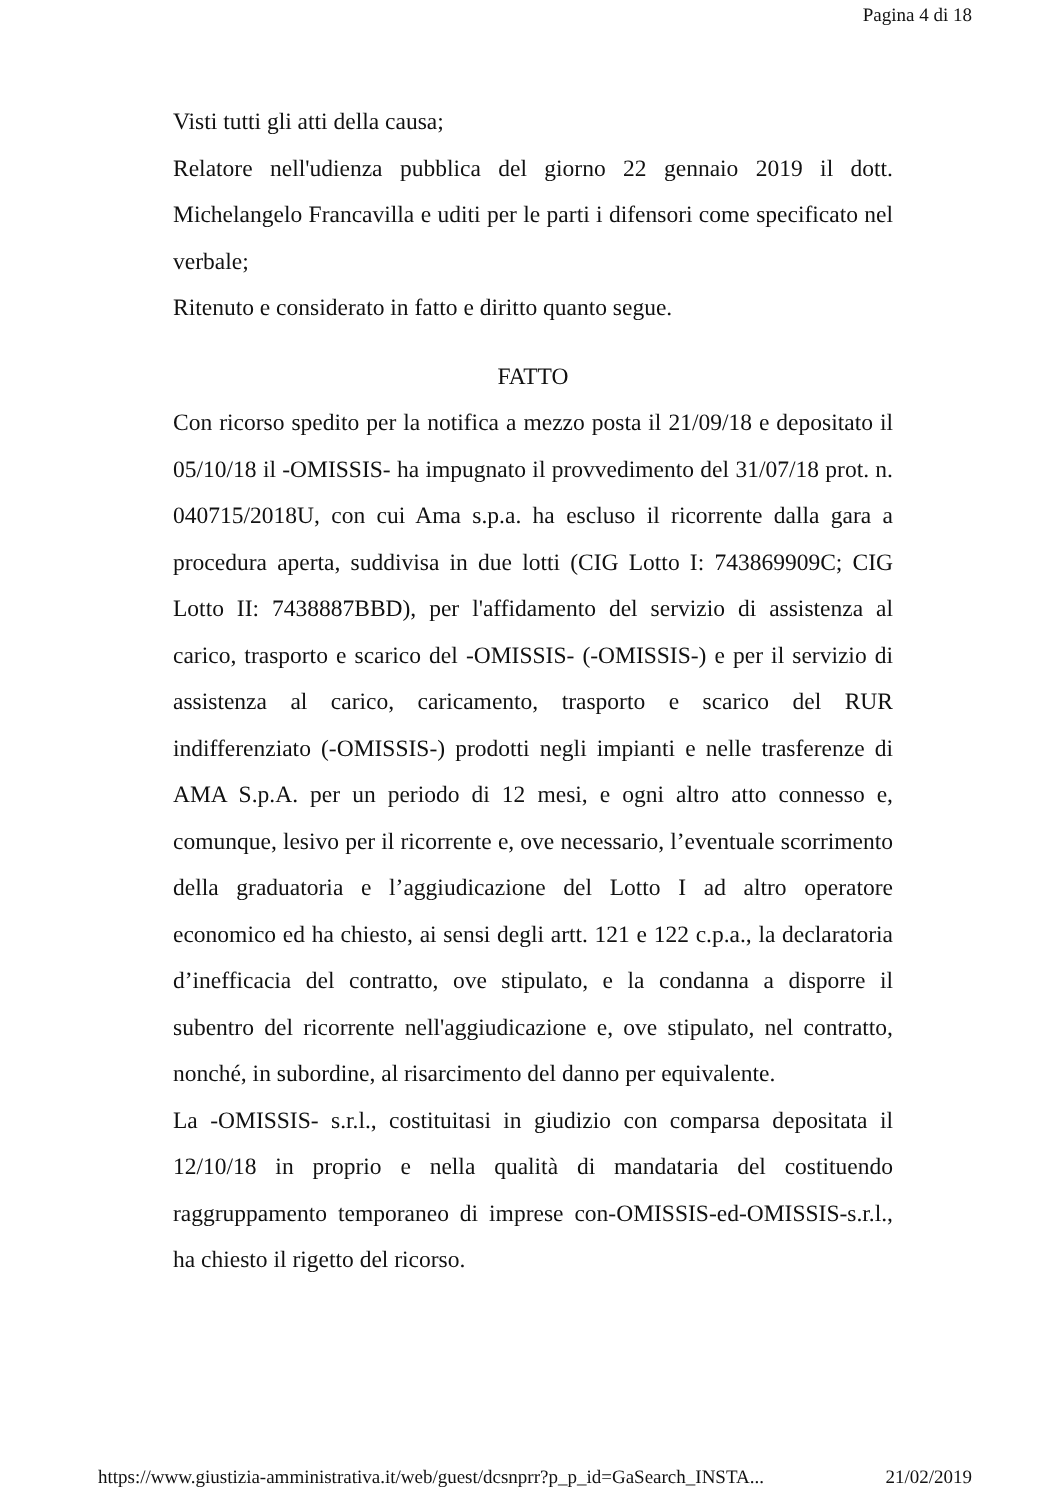Pagina 4 di 18
Visti tutti gli atti della causa;
Relatore nell'udienza pubblica del giorno 22 gennaio 2019 il dott. Michelangelo Francavilla e uditi per le parti i difensori come specificato nel verbale;
Ritenuto e considerato in fatto e diritto quanto segue.
FATTO
Con ricorso spedito per la notifica a mezzo posta il 21/09/18 e depositato il 05/10/18 il -OMISSIS- ha impugnato il provvedimento del 31/07/18 prot. n. 040715/2018U, con cui Ama s.p.a. ha escluso il ricorrente dalla gara a procedura aperta, suddivisa in due lotti (CIG Lotto I: 743869909C; CIG Lotto II: 7438887BBD), per l'affidamento del servizio di assistenza al carico, trasporto e scarico del -OMISSIS- (-OMISSIS-) e per il servizio di assistenza al carico, caricamento, trasporto e scarico del RUR indifferenziato (-OMISSIS-) prodotti negli impianti e nelle trasferenze di AMA S.p.A. per un periodo di 12 mesi, e ogni altro atto connesso e, comunque, lesivo per il ricorrente e, ove necessario, l’eventuale scorrimento della graduatoria e l’aggiudicazione del Lotto I ad altro operatore economico ed ha chiesto, ai sensi degli artt. 121 e 122 c.p.a., la declaratoria d’inefficacia del contratto, ove stipulato, e la condanna a disporre il subentro del ricorrente nell'aggiudicazione e, ove stipulato, nel contratto, nonché, in subordine, al risarcimento del danno per equivalente.
La -OMISSIS- s.r.l., costituitasi in giudizio con comparsa depositata il 12/10/18 in proprio e nella qualità di mandataria del costituendo raggruppamento temporaneo di imprese con-OMISSIS-ed-OMISSIS-s.r.l., ha chiesto il rigetto del ricorso.
https://www.giustizia-amministrativa.it/web/guest/dcsnprr?p_p_id=GaSearch_INSTA... 21/02/2019